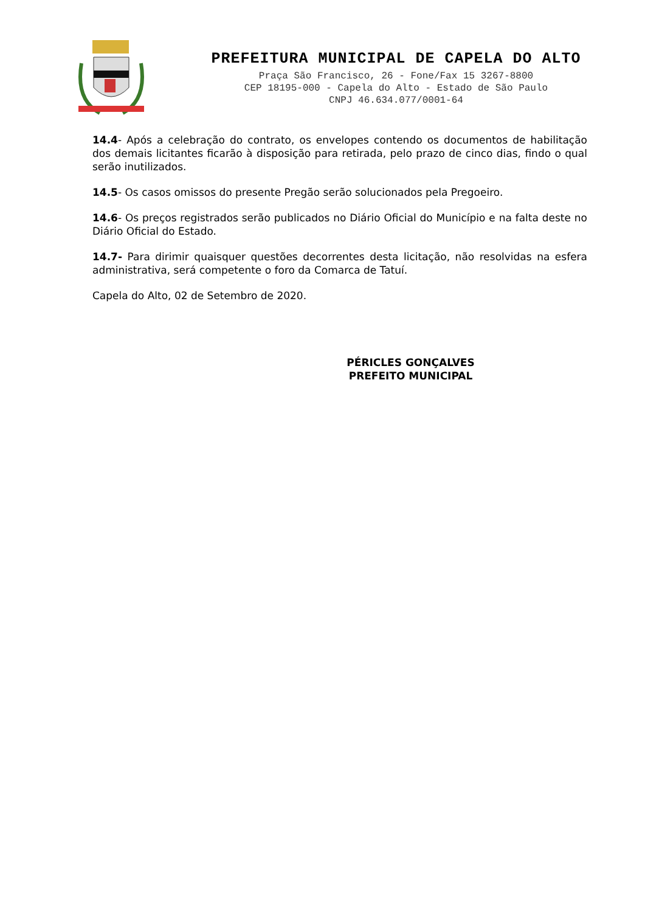PREFEITURA MUNICIPAL DE CAPELA DO ALTO
Praça São Francisco, 26 - Fone/Fax 15 3267-8800
CEP 18195-000 - Capela do Alto - Estado de São Paulo
CNPJ 46.634.077/0001-64
14.4- Após a celebração do contrato, os envelopes contendo os documentos de habilitação dos demais licitantes ficarão à disposição para retirada, pelo prazo de cinco dias, findo o qual serão inutilizados.
14.5- Os casos omissos do presente Pregão serão solucionados pela Pregoeiro.
14.6- Os preços registrados serão publicados no Diário Oficial do Município e na falta deste no Diário Oficial do Estado.
14.7- Para dirimir quaisquer questões decorrentes desta licitação, não resolvidas na esfera administrativa, será competente o foro da Comarca de Tatuí.
Capela do Alto, 02 de Setembro de 2020.
PÉRICLES GONÇALVES
PREFEITO MUNICIPAL